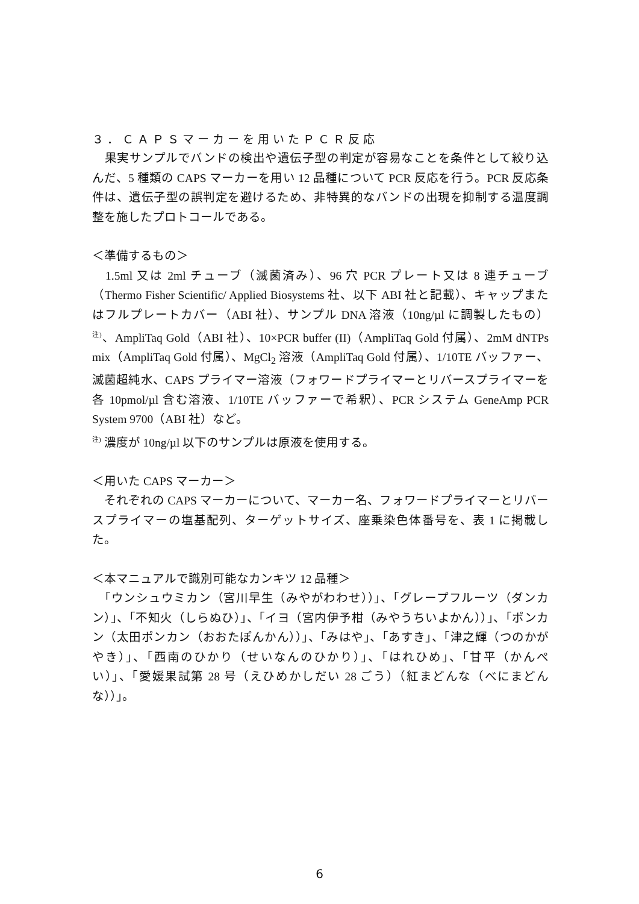３．ＣＡＰＳマーカーを用いたＰＣＲ反応
　果実サンプルでバンドの検出や遺伝子型の判定が容易なことを条件として絞り込んだ、5 種類の CAPS マーカーを用い 12 品種について PCR 反応を行う。PCR 反応条件は、遺伝子型の誤判定を避けるため、非特異的なバンドの出現を抑制する温度調整を施したプロトコールである。
＜準備するもの＞
　1.5ml 又は 2ml チューブ（滅菌済み）、96 穴 PCR プレート又は 8 連チューブ（Thermo Fisher Scientific/ Applied Biosystems 社、以下 ABI 社と記載）、キャップまたはフルプレートカバー（ABI 社）、サンプル DNA 溶液（10ng/µl に調製したもの）<sup>注)</sup>、AmpliTaq Gold（ABI 社）、10×PCR buffer (II)（AmpliTaq Gold 付属）、2mM dNTPs mix（AmpliTaq Gold 付属）、MgCl<sub>2</sub> 溶液（AmpliTaq Gold 付属）、1/10TE バッファー、滅菌超純水、CAPS プライマー溶液（フォワードプライマーとリバースプライマーを各 10pmol/µl 含む溶液、1/10TE バッファーで希釈）、PCR システム GeneAmp PCR System 9700（ABI 社）など。
<sup>注)</sup> 濃度が 10ng/µl 以下のサンプルは原液を使用する。
＜用いた CAPS マーカー＞
　それぞれの CAPS マーカーについて、マーカー名、フォワードプライマーとリバースプライマーの塩基配列、ターゲットサイズ、座乗染色体番号を、表 1 に掲載した。
＜本マニュアルで識別可能なカンキツ 12 品種＞
　「ウンシュウミカン（宮川早生（みやがわわせ））」、「グレープフルーツ（ダンカン）」、「不知火（しらぬひ）」、「イヨ（宮内伊予柑（みやうちいよかん））」、「ポンカン（太田ポンカン（おおたぽんかん））」、「みはや」、「あすき」、「津之輝（つのかがやき）」、「西南のひかり（せいなんのひかり）」、「はれひめ」、「甘平（かんぺい）」、「愛媛果試第 28 号（えひめかしだい 28 ごう）（紅まどんな（べにまどんな））」。
6